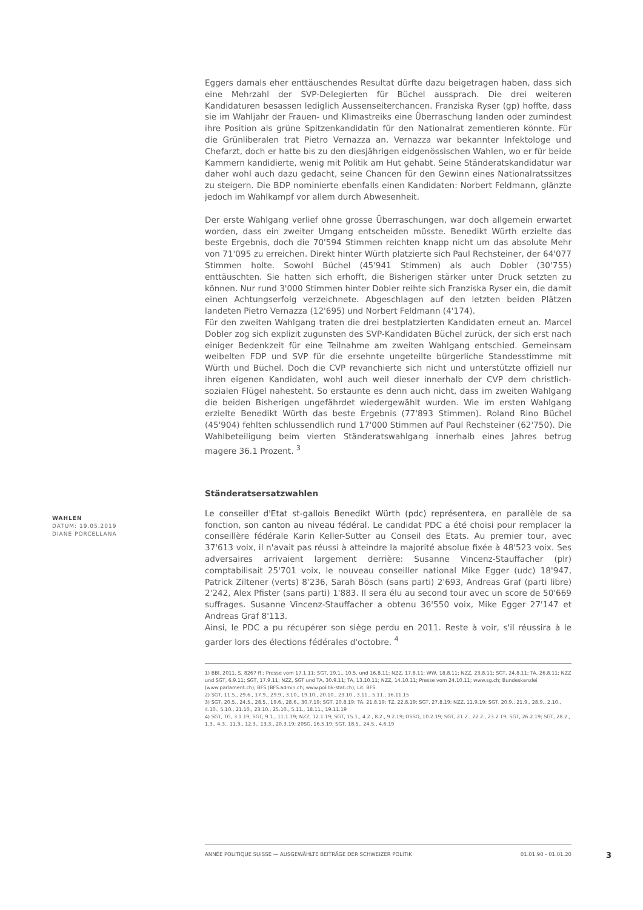WAHLEN
DATUM: 19.05.2019
DIANE PORCELLANA
Eggers damals eher enttäuschendes Resultat dürfte dazu beigetragen haben, dass sich eine Mehrzahl der SVP-Delegierten für Büchel aussprach. Die drei weiteren Kandidaturen besassen lediglich Aussenseiterchancen. Franziska Ryser (gp) hoffte, dass sie im Wahljahr der Frauen- und Klimastreiks eine Überraschung landen oder zumindest ihre Position als grüne Spitzenkandidatin für den Nationalrat zementieren könnte. Für die Grünliberalen trat Pietro Vernazza an. Vernazza war bekannter Infektologe und Chefarzt, doch er hatte bis zu den diesjährigen eidgenössischen Wahlen, wo er für beide Kammern kandidierte, wenig mit Politik am Hut gehabt. Seine Ständeratskandidatur war daher wohl auch dazu gedacht, seine Chancen für den Gewinn eines Nationalratssitzes zu steigern. Die BDP nominierte ebenfalls einen Kandidaten: Norbert Feldmann, glänzte jedoch im Wahlkampf vor allem durch Abwesenheit.
Der erste Wahlgang verlief ohne grosse Überraschungen, war doch allgemein erwartet worden, dass ein zweiter Umgang entscheiden müsste. Benedikt Würth erzielte das beste Ergebnis, doch die 70'594 Stimmen reichten knapp nicht um das absolute Mehr von 71'095 zu erreichen. Direkt hinter Würth platzierte sich Paul Rechsteiner, der 64'077 Stimmen holte. Sowohl Büchel (45'941 Stimmen) als auch Dobler (30'755) enttäuschten. Sie hatten sich erhofft, die Bisherigen stärker unter Druck setzten zu können. Nur rund 3'000 Stimmen hinter Dobler reihte sich Franziska Ryser ein, die damit einen Achtungserfolg verzeichnete. Abgeschlagen auf den letzten beiden Plätzen landeten Pietro Vernazza (12'695) und Norbert Feldmann (4'174).
Für den zweiten Wahlgang traten die drei bestplatzierten Kandidaten erneut an. Marcel Dobler zog sich explizit zugunsten des SVP-Kandidaten Büchel zurück, der sich erst nach einiger Bedenkzeit für eine Teilnahme am zweiten Wahlgang entschied. Gemeinsam weibelten FDP und SVP für die ersehnte ungeteilte bürgerliche Standesstimme mit Würth und Büchel. Doch die CVP revanchierte sich nicht und unterstützte offiziell nur ihren eigenen Kandidaten, wohl auch weil dieser innerhalb der CVP dem christlich-sozialen Flügel nahesteht. So erstaunte es denn auch nicht, dass im zweiten Wahlgang die beiden Bisherigen ungefährdet wiedergewählt wurden. Wie im ersten Wahlgang erzielte Benedikt Würth das beste Ergebnis (77'893 Stimmen). Roland Rino Büchel (45'904) fehlten schlussendlich rund 17'000 Stimmen auf Paul Rechsteiner (62'750). Die Wahlbeteiligung beim vierten Ständeratswahlgang innerhalb eines Jahres betrug magere 36.1 Prozent. <sup>3</sup>
Ständeratsersatzwahlen
Le conseiller d'Etat st-gallois Benedikt Würth (pdc) représentera, en parallèle de sa fonction, son canton au niveau fédéral. Le candidat PDC a été choisi pour remplacer la conseillère fédérale Karin Keller-Sutter au Conseil des Etats. Au premier tour, avec 37'613 voix, il n'avait pas réussi à atteindre la majorité absolue fixée à 48'523 voix. Ses adversaires arrivaient largement derrière: Susanne Vincenz-Stauffacher (plr) comptabilisait 25'701 voix, le nouveau conseiller national Mike Egger (udc) 18'947, Patrick Ziltener (verts) 8'236, Sarah Bösch (sans parti) 2'693, Andreas Graf (parti libre) 2'242, Alex Pfister (sans parti) 1'883. Il sera élu au second tour avec un score de 50'669 suffrages. Susanne Vincenz-Stauffacher a obtenu 36'550 voix, Mike Egger 27'147 et Andreas Graf 8'113.
Ainsi, le PDC a pu récupérer son siège perdu en 2011. Reste à voir, s'il réussira à le garder lors des élections fédérales d'octobre. <sup>4</sup>
1) BBl, 2011, S. 8267 ff.; Presse vom 17.1.11; SGT, 19.1., 10.5. und 16.8.11; NZZ, 17.8.11; WW, 18.8.11; NZZ, 23.8.11; SGT, 24.8.11; TA, 26.8.11; NZZ und SGT, 6.9.11; SGT, 17.9.11; NZZ, SGT und TA, 30.9.11; TA, 13.10.11; NZZ, 14.10.11; Presse vom 24.10.11; www.sg.ch; Bundeskanzlei (www.parlament.ch); BFS (BFS.admin.ch; www.politik-stat.ch); Lit. BFS.
2) SGT, 11.5., 29.6., 17.9., 29.9., 3.10., 19.10., 20.10., 23.10., 3.11., 5.11., 16.11.15
3) SGT, 20.5., 24.5., 28.5., 19.6., 28.6., 30.7.19; SGT, 20.8.19; TA, 21.8.19; TZ, 22.8.19; SGT, 27.8.19; NZZ, 11.9.19; SGT, 20.9., 21.9., 28.9., 2.10., 4.10., 5.10., 21.10., 23.10., 25.10., 5.11., 18.11., 19.11.19
4) SGT, TG, 3.1.19; SGT, 9.1., 11.1.19; NZZ, 12.1.19; SGT, 15.1., 4.2., 8.2., 9.2.19; OSSO, 10.2.19; SGT, 21.2., 22.2., 23.2.19; SGT, 26.2.19; SGT, 28.2., 1.3., 4.3., 11.3., 12.3., 13.3., 20.3.19; 20SG, 16.5.19; SGT, 18.5., 24.5., 4.6.19
ANNÉE POLITIQUE SUISSE — AUSGEWÄHLTE BEITRÄGE DER SCHWEIZER POLITIK 01.01.90 - 01.01.20
3